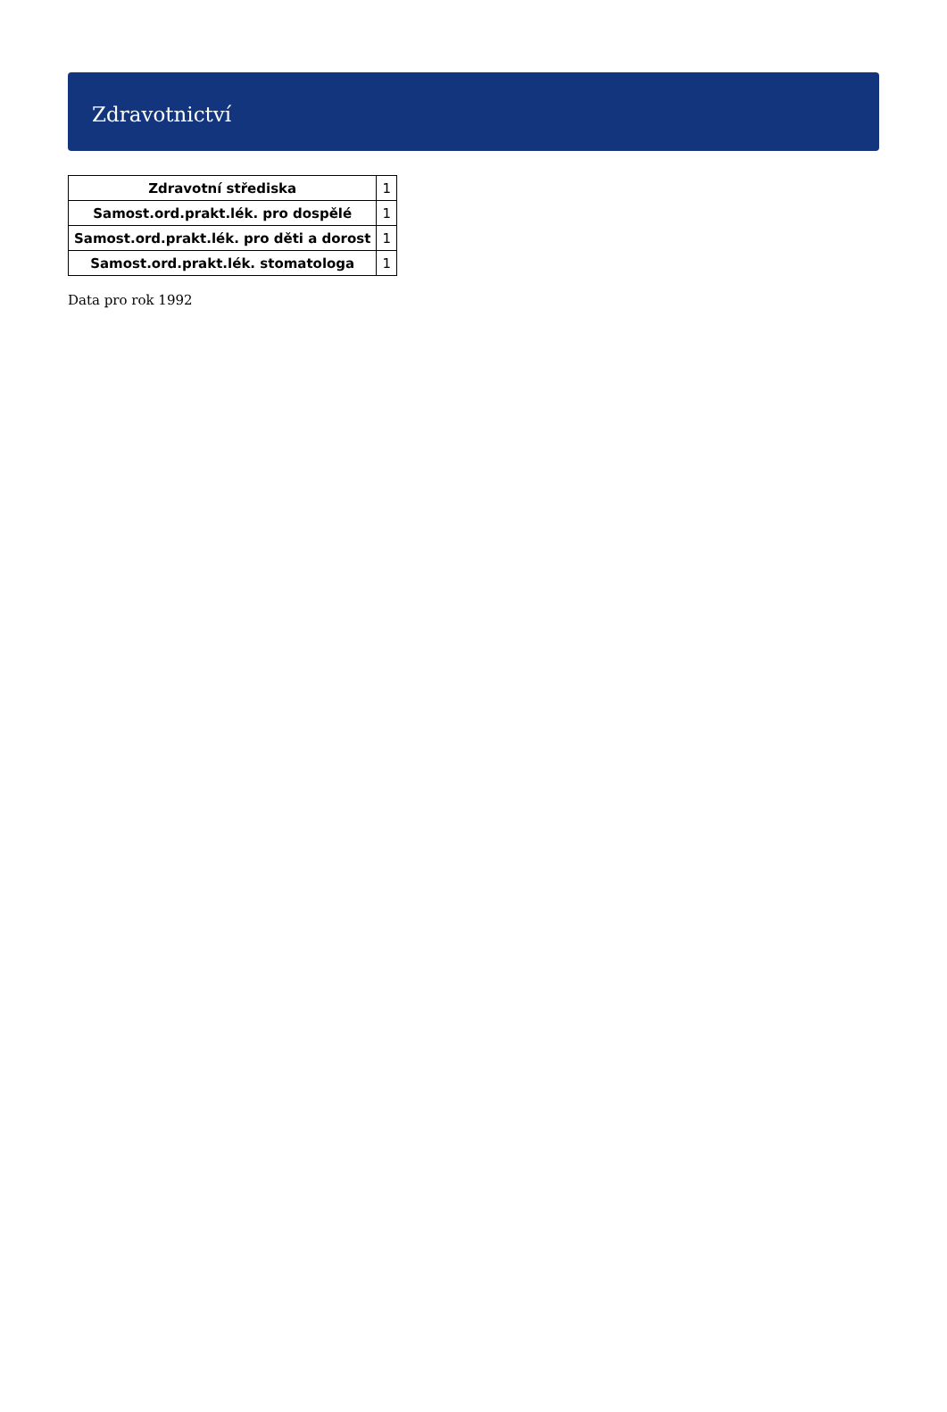Zdravotnictví
| Zdravotní střediska | 1 |
| Samost.ord.prakt.lék. pro dospělé | 1 |
| Samost.ord.prakt.lék. pro děti a dorost | 1 |
| Samost.ord.prakt.lék. stomatologa | 1 |
Data pro rok 1992